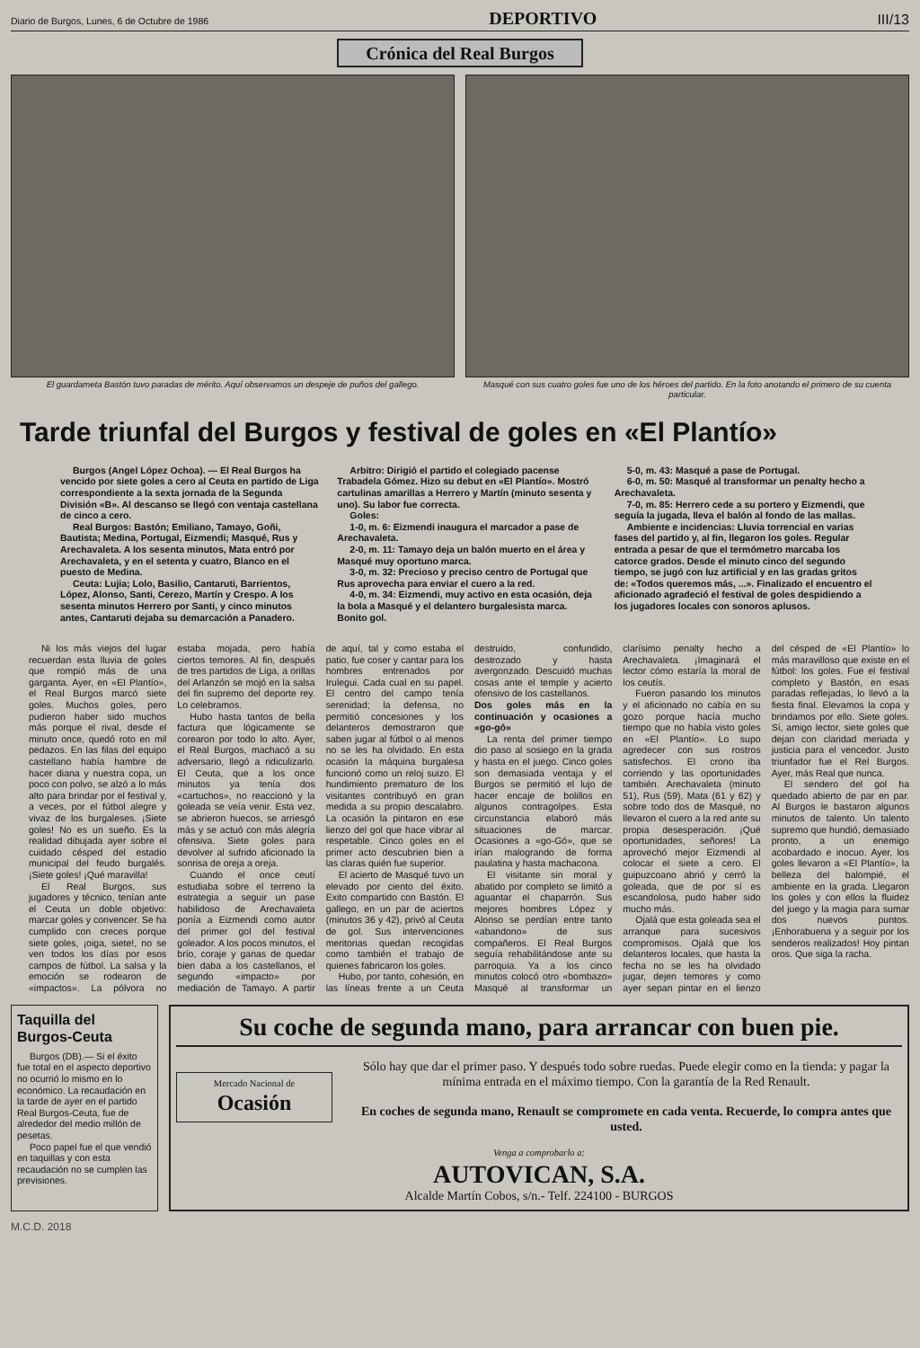Diario de Burgos, Lunes, 6 de Octubre de 1986 DEPORTIVO III/13
Crónica del Real Burgos
El guardameta Bastón tuvo paradas de mérito. Aquí observamos un despeje de puños del gallego.
Masqué con sus cuatro goles fue uno de los héroes del partido. En la foto anotando el primero de su cuenta particular.
Tarde triunfal del Burgos y festival de goles en «El Plantío»
Burgos (Angel López Ochoa). — El Real Burgos ha vencido por siete goles a cero al Ceuta en partido de Liga correspondiente a la sexta jornada de la Segunda División «B». Al descanso se llegó con ventaja castellana de cinco a cero.
Real Burgos: Bastón; Emiliano, Tamayo, Goñi, Bautista; Medina, Portugal, Eizmendi; Masqué, Rus y Arechavaleta. A los sesenta minutos, Mata entró por Arechavaleta, y en el setenta y cuatro, Blanco en el puesto de Medina.
Ceuta: Lujia; Lolo, Basilio, Cantaruti, Barrientos, López, Alonso, Santi, Cerezo, Martín y Crespo. A los sesenta minutos Herrero por Santi, y cinco minutos antes, Cantaruti dejaba su demarcación a Panadero.
Arbitro: Dirigió el partido el colegiado pacense Trabadela Gómez. Hizo su debut en «El Plantío». Mostró cartulinas amarillas a Herrero y Martín (minuto sesenta y uno). Su labor fue correcta.
Goles:
1-0, m. 6: Eizmendi inaugura el marcador a pase de Arechavaleta.
2-0, m. 11: Tamayo deja un balón muerto en el área y Masqué muy oportuno marca.
3-0, m. 32: Precioso y preciso centro de Portugal que Rus aprovecha para enviar el cuero a la red.
4-0, m. 34: Eizmendi, muy activo en esta ocasión, deja la bola a Masqué y el delantero burgalesista marca. Bonito gol.
5-0, m. 43: Masqué a pase de Portugal.
6-0, m. 50: Masqué al transformar un penalty hecho a Arechavaleta.
7-0, m. 85: Herrero cede a su portero y Eizmendi, que seguía la jugada, lleva el balón al fondo de las mallas.
Ambiente e incidencias: Lluvia torrencial en varias fases del partido y, al fin, llegaron los goles. Regular entrada a pesar de que el termómetro marcaba los catorce grados. Desde el minuto cinco del segundo tiempo, se jugó con luz artificial y en las gradas gritos de: «Todos queremos más, ...». Finalizado el encuentro el aficionado agradeció el festival de goles despidiendo a los jugadores locales con sonoros aplusos.
Ni los más viejos del lugar recuerdan esta lluvia de goles que rompió más de una garganta. Ayer, en «El Plantío», el Real Burgos marcó siete goles. Muchos goles, pero pudieron haber sido muchos más porque el rival, desde el minuto once, quedó roto en mil pedazos. En las filas del equipo castellano había hambre de hacer diana y nuestra copa, un poco con polvo, se alzó a lo más alto para brindar por el festival y, a veces, por el fútbol alegre y vivaz de los burgaleses. ¡Siete goles! No es un sueño. Es la realidad dibujada ayer sobre el cuidado césped del estadio municipal del feudo burgalés. ¡Siete goles! ¡Qué maravilla!
El Real Burgos, sus jugadores y técnico, tenían ante el Ceuta un doble objetivo: marcar goles y convencer. Se ha cumplido con creces porque siete goles, ¡oiga, siete!, no se ven todos los días por esos campos de fútbol. La salsa y la emoción se rodearon de «impactos». La pólvora no estaba mojada, pero había ciertos temores. Al fin, después de tres partidos de Liga, a orillas del Arlanzón se mojó en la salsa del fin supremo del deporte rey. Lo celebramos.
Hubo hasta tantos de bella factura que lógicamente se corearon por todo lo alto. Ayer, el Real Burgos, machacó a su adversario, llegó a ridiculizarlo. El Ceuta, que a los once minutos ya tenía dos «cartuchos», no reaccionó y la goleada se veía venir. Esta vez, se abrieron huecos, se arriesgó más y se actuó con más alegría ofensiva. Siete goles para devolver al sufrido aficionado la sonrisa de oreja a oreja.
Cuando el once ceutí estudiaba sobre el terreno la estrategia a seguir un pase habilidoso de Arechavaleta ponía a Eizmendi como autor del primer gol del festival goleador. A los pocos minutos, el brío, coraje y ganas de quedar bien daba a los castellanos, el segundo «impacto» por mediación de Tamayo. A partir de aquí, tal y como estaba el patio, fue coser y cantar para los hombres entrenados por Irulegui. Cada cual en su papel. El centro del campo tenía serenidad; la defensa, no permitió concesiones y los delanteros demostraron que saben jugar al fútbol o al menos no se les ha olvidado. En esta ocasión la máquina burgalesa funcionó como un reloj suizo. El hundimiento prematuro de los visitantes contribuyó en gran medida a su propio descalabro. La ocasión la pintaron en ese lienzo del gol que hace vibrar al respetable. Cinco goles en el primer acto descubrien bien a las claras quién fue superior.
El acierto de Masqué tuvo un elevado por ciento del éxito. Exito compartido con Bastón. El gallego, en un par de aciertos (minutos 36 y 42), privó al Ceuta de gol. Sus intervenciones meritorias quedan recogidas como también el trabajo de quienes fabricaron los goles.
Hubo, por tanto, cohesión, en las líneas frente a un Ceuta destruido, confundido, destrozado y hasta avergonzado. Descuidó muchas cosas ante el temple y acierto ofensivo de los castellanos.
Dos goles más en la continuación y ocasiones a «go-gó»
La renta del primer tiempo dio paso al sosiego en la grada y hasta en el juego. Cinco goles son demasiada ventaja y el Burgos se permitió el lujo de hacer encaje de bolillos en algunos contragolpes. Esta circunstancia elaboró más situaciones de marcar. Ocasiones a «go-Gó», que se irían malogrando de forma paulatina y hasta machacona.
El visitante sin moral y abatido por completo se limitó a aguantar el chaparrón. Sus mejores hombres López y Alonso se perdían entre tanto «abandono» de sus compañeros. El Real Burgos seguía rehabilitándose ante su parroquia. Ya a los cinco minutos colocó otro «bombazo» Masqué al transformar un clarísimo penalty hecho a Arechavaleta. ¡Imaginará el lector cómo estaría la moral de los ceutís.
Fueron pasando los minutos y el aficionado no cabía en su gozo porque hacía mucho tiempo que no había visto goles en «El Plantío». Lo supo agredecer con sus rostros satisfechos. El crono iba corriendo y las oportunidades también. Arechavaleta (minuto 51), Rus (59), Mata (61 y 62) y sobre todo dos de Masqué, no llevaron el cuero a la red ante su propia desesperación. ¡Qué oportunidades, señores! La aprovechó mejor Eizmendi al colocar el siete a cero. El guipuzcoano abrió y cerró la goleada, que de por sí es escandolosa, pudo haber sido mucho más.
Ojalá que esta goleada sea el arranque para sucesivos compromisos. Ojalá que los delanteros locales, que hasta la fecha no se les ha olvidado jugar, dejen temores y como ayer sepan pintar en el lienzo del césped de «El Plantío» lo más maravilloso que existe en el fútbol: los goles. Fue el festival completo y Bastón, en esas paradas reflejadas, lo llevó a la fiesta final. Elevamos la copa y brindamos por ello. Siete goles. Sí, amigo lector, siete goles que dejan con claridad meriada y justicia para el vencedor. Justo triunfador fue el Rel Burgos. Ayer, más Real que nunca.
El sendero del gol ha quedado abierto de par en par. Al Burgos le bastaron algunos minutos de talento. Un talento supremo que hundió, demasiado pronto, a un enemigo acobardado e inocuo. Ayer, los goles llevaron a «El Plantío», la belleza del balompié, el ambiente en la grada. Llegaron los goles y con ellos la fluidez del juego y la magia para sumar dos nuevos puntos. ¡Enhorabuena y a seguir por los senderos realizados! Hoy pintan oros. Que siga la racha.
Taquilla del Burgos-Ceuta
Burgos (DB).— Si el éxito fue total en el aspecto deportivo no ocurrió lo mismo en lo económico. La recaudación en la tarde de ayer en el partido Real Burgos-Ceuta, fue de alrededor del medio millón de pesetas.
Poco papel fue el que vendió en taquillas y con esta recaudación no se cumplen las previsiones.
Su coche de segunda mano, para arrancar con buen pie.
Mercado Nacional de
Ocasión
Sólo hay que dar el primer paso. Y después todo sobre ruedas. Puede elegir como en la tienda: y pagar la mínima entrada en el máximo tiempo. Con la garantía de la Red Renault.
En coches de segunda mano, Renault se compromete en cada venta. Recuerde, lo compra antes que usted.
Venga a comprobarlo a:
AUTOVICAN, S.A.
Alcalde Martín Cobos, s/n.- Telf. 224100 - BURGOS
M.C.D. 2018